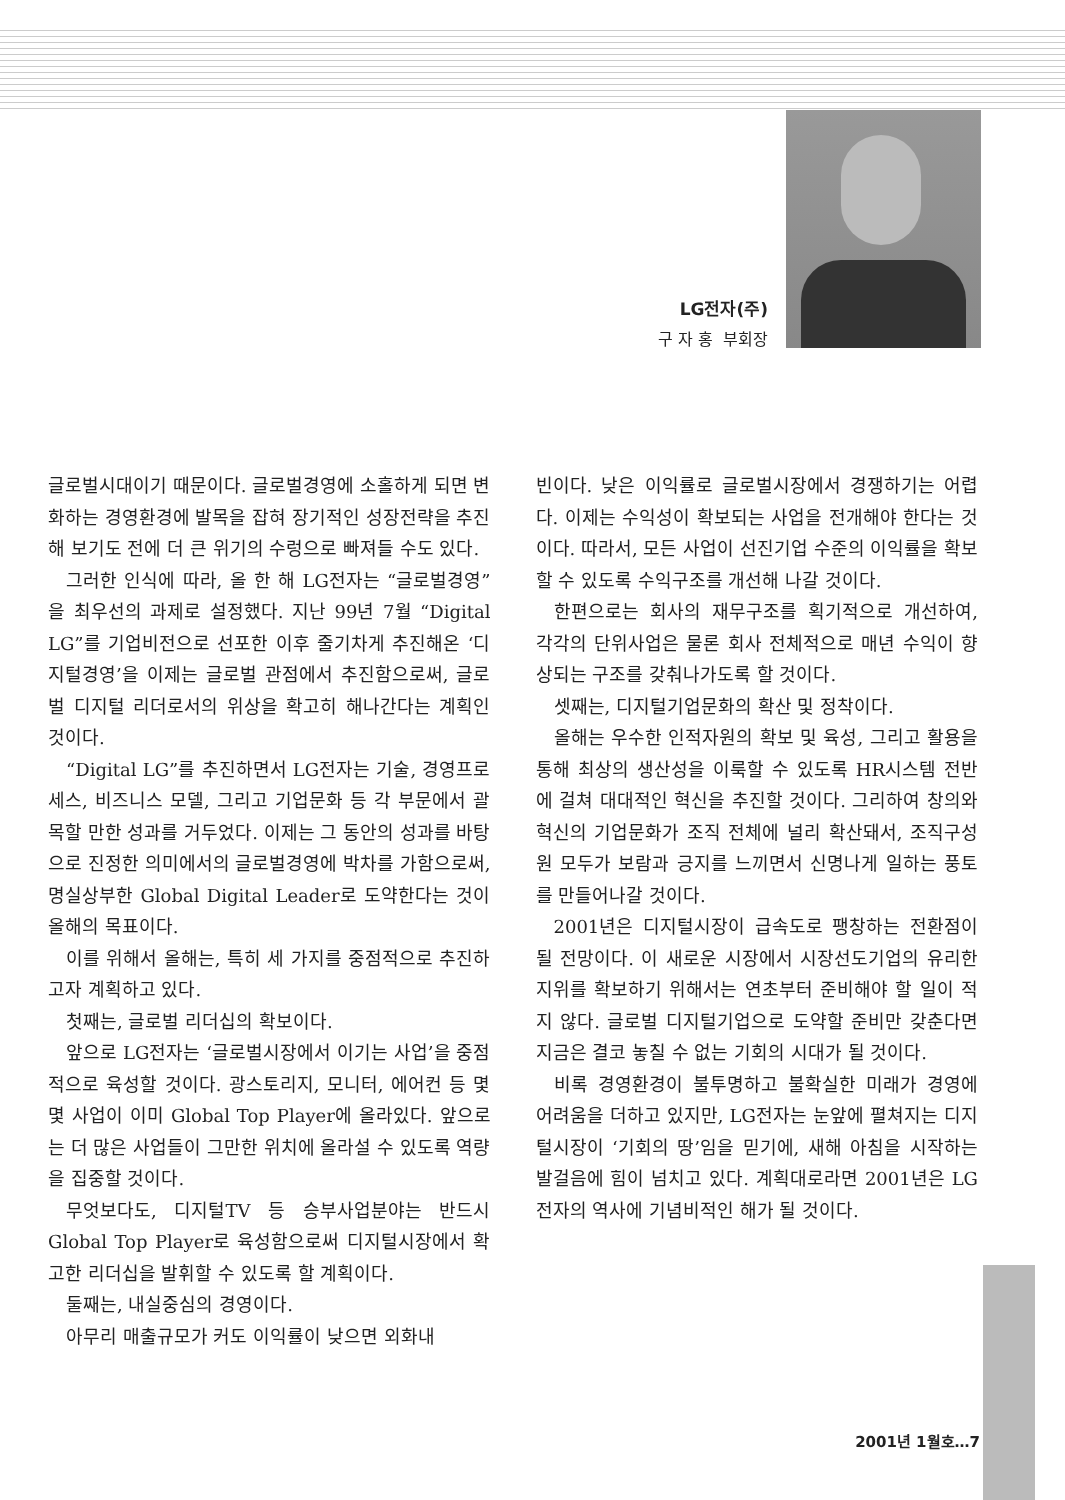LG전자(주)
구 자 홍 부회장
글로벌시대이기 때문이다. 글로벌경영에 소홀하게 되면 변화하는 경영환경에 발목을 잡혀 장기적인 성장전략을 추진해 보기도 전에 더 큰 위기의 수렁으로 빠져들 수도 있다.
그러한 인식에 따라, 올 한 해 LG전자는 “글로벌경영”을 최우선의 과제로 설정했다. 지난 99년 7월 “Digital LG”를 기업비전으로 선포한 이후 줄기차게 추진해온 ‘디지털경영’을 이제는 글로벌 관점에서 추진함으로써, 글로벌 디지털 리더로서의 위상을 확고히 해나간다는 계획인 것이다.
“Digital LG”를 추진하면서 LG전자는 기술, 경영프로세스, 비즈니스 모델, 그리고 기업문화 등 각 부문에서 괄목할 만한 성과를 거두었다. 이제는 그 동안의 성과를 바탕으로 진정한 의미에서의 글로벌경영에 박차를 가함으로써, 명실상부한 Global Digital Leader로 도약한다는 것이 올해의 목표이다.
이를 위해서 올해는, 특히 세 가지를 중점적으로 추진하고자 계획하고 있다.
첫째는, 글로벌 리더십의 확보이다.
앞으로 LG전자는 ‘글로벌시장에서 이기는 사업’을 중점적으로 육성할 것이다. 광스토리지, 모니터, 에어컨 등 몇몇 사업이 이미 Global Top Player에 올라있다. 앞으로는 더 많은 사업들이 그만한 위치에 올라설 수 있도록 역량을 집중할 것이다.
무엇보다도, 디지털TV 등 승부사업분야는 반드시 Global Top Player로 육성함으로써 디지털시장에서 확고한 리더십을 발휘할 수 있도록 할 계획이다.
둘째는, 내실중심의 경영이다.
아무리 매출규모가 커도 이익률이 낮으면 외화내
빈이다. 낮은 이익률로 글로벌시장에서 경쟁하기는 어렵다. 이제는 수익성이 확보되는 사업을 전개해야 한다는 것이다. 따라서, 모든 사업이 선진기업 수준의 이익률을 확보할 수 있도록 수익구조를 개선해 나갈 것이다.
한편으로는 회사의 재무구조를 획기적으로 개선하여, 각각의 단위사업은 물론 회사 전체적으로 매년 수익이 향상되는 구조를 갖춰나가도록 할 것이다.
셋째는, 디지털기업문화의 확산 및 정착이다.
올해는 우수한 인적자원의 확보 및 육성, 그리고 활용을 통해 최상의 생산성을 이룩할 수 있도록 HR시스템 전반에 걸쳐 대대적인 혁신을 추진할 것이다. 그리하여 창의와 혁신의 기업문화가 조직 전체에 널리 확산돼서, 조직구성원 모두가 보람과 긍지를 느끼면서 신명나게 일하는 풍토를 만들어나갈 것이다.
2001년은 디지털시장이 급속도로 팽창하는 전환점이 될 전망이다. 이 새로운 시장에서 시장선도기업의 유리한 지위를 확보하기 위해서는 연초부터 준비해야 할 일이 적지 않다. 글로벌 디지털기업으로 도약할 준비만 갖춘다면 지금은 결코 놓칠 수 없는 기회의 시대가 될 것이다.
비록 경영환경이 불투명하고 불확실한 미래가 경영에 어려움을 더하고 있지만, LG전자는 눈앞에 펼쳐지는 디지털시장이 ‘기회의 땅’임을 믿기에, 새해 아침을 시작하는 발걸음에 힘이 넘치고 있다. 계획대로라면 2001년은 LG전자의 역사에 기념비적인 해가 될 것이다.
2001년 1월호…7